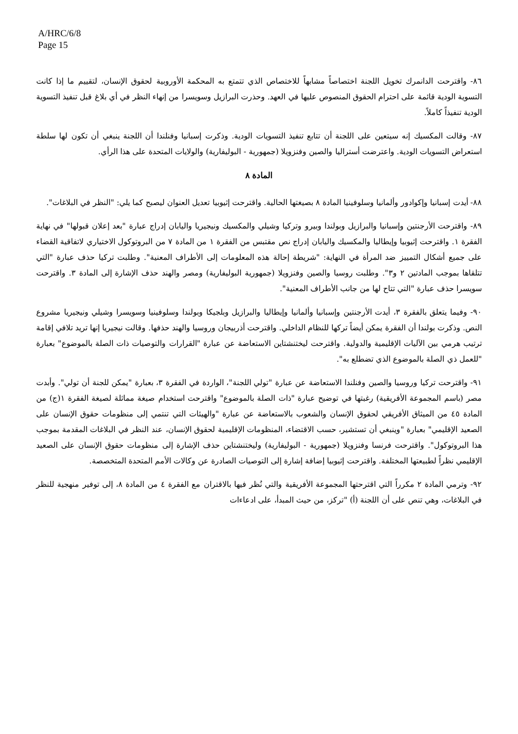A/HRC/6/8
Page 15
٨٦- واقترحت الدانمرك تخويل اللجنة اختصاصاً مشابهاً للاختصاص الذي تتمتع به المحكمة الأوروبية لحقوق الإنسان، لتقييم ما إذا كانت التسوية الودية قائمة على احترام الحقوق المنصوص عليها في العهد. وحذرت البرازيل وسويسرا من إنهاء النظر في أي بلاغ قبل تنفيذ التسوية الودية تنفيذاً كاملاً.
٨٧- وقالت المكسيك إنه سيتعين على اللجنة أن تتابع تنفيذ التسويات الودية. وذكرت إسبانيا وفنلندا أن اللجنة ينبغي أن تكون لها سلطة استعراض التسويات الودية. واعترضت أستراليا والصين وفنزويلا (جمهورية - البوليفارية) والولايات المتحدة على هذا الرأي.
المادة ٨
٨٨- أيدت إسبانيا وإكوادور وألمانيا وسلوفينيا المادة ٨ بصيغتها الحالية. واقترحت إثيوبيا تعديل العنوان ليصبح كما يلي: "النظر في البلاغات".
٨٩- واقترحت الأرجنتين وإسبانيا والبرازيل وبولندا وبيرو وتركيا وشيلي والمكسيك ونيجيريا واليابان إدراج عبارة "بعد إعلان قبولها" في نهاية الفقرة ١. واقترحت إثيوبيا وإيطاليا والمكسيك واليابان إدراج نص مقتبس من الفقرة ١ من المادة ٧ من البروتوكول الاختياري لاتفاقية القضاء على جميع أشكال التمييز ضد المرأة في النهاية: "شريطة إحالة هذه المعلومات إلى الأطراف المعنية". وطلبت تركيا حذف عبارة "التي تتلقاها بموجب المادتين ٢ و٣". وطلبت روسيا والصين وفنزويلا (جمهورية البوليفارية) ومصر والهند حذف الإشارة إلى المادة ٣. واقترحت سويسرا حذف عبارة "التي تتاح لها من جانب الأطراف المعنية".
٩٠- وفيما يتعلق بالفقرة ٣، أيدت الأرجنتين وإسبانيا وألمانيا وإيطاليا والبرازيل وبلجيكا وبولندا وسلوفينيا وسويسرا وشيلي ونيجيريا مشروع النص. وذكرت بولندا أن الفقرة يمكن أيضاً تركها للنظام الداخلي. واقترحت أذربيجان وروسيا والهند حذفها. وقالت نيجيريا إنها تريد تلافي إقامة ترتيب هرمي بين الآليات الإقليمية والدولية. واقترحت ليختنشتاين الاستعاضة عن عبارة "القرارات والتوصيات ذات الصلة بالموضوع" بعبارة "للعمل ذي الصلة بالموضوع الذي تضطلع به".
٩١- واقترحت تركيا وروسيا والصين وفنلندا الاستعاضة عن عبارة "تولي اللجنة"، الواردة في الفقرة ٣، بعبارة "يمكن للجنة أن تولي". وأبدت مصر (باسم المجموعة الأفريقية) رغبتها في توضيح عبارة "ذات الصلة بالموضوع" واقترحت استخدام صيغة مماثلة لصيغة الفقرة ١(ج) من المادة ٤٥ من الميثاق الأفريقي لحقوق الإنسان والشعوب بالاستعاضة عن عبارة "والهيئات التي تنتمي إلى منظومات حقوق الإنسان على الصعيد الإقليمي" بعبارة "وينبغي أن تستشير، حسب الاقتضاء، المنظومات الإقليمية لحقوق الإنسان، عند النظر في البلاغات المقدمة بموجب هذا البروتوكول". واقترحت فرنسا وفنزويلا (جمهورية - البوليفارية) وليختنشتاين حذف الإشارة إلى منظومات حقوق الإنسان على الصعيد الإقليمي نظراً لطبيعتها المختلفة. واقترحت إثيوبيا إضافة إشارة إلى التوصيات الصادرة عن وكالات الأمم المتحدة المتخصصة.
٩٢- وترمي المادة ٢ مكرراً التي اقترحتها المجموعة الأفريقية والتي نُظر فيها بالاقتران مع الفقرة ٤ من المادة ٨، إلى توفير منهجية للنظر في البلاغات، وهي تنص على أن اللجنة (أ) "تركز، من حيث المبدأ، على ادعاءات